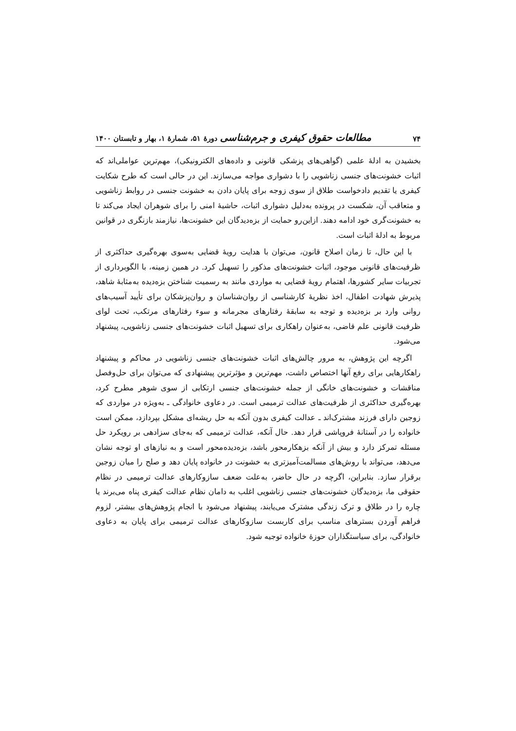۷۴ مطالعات حقوق کیفری و جرم‌شناسی دورهٔ ۵۱، شمارهٔ ۱، بهار و تابستان ۱۴۰۰
بخشیدن به ادلهٔ علمی (گواهی‌های پزشکی قانونی و داده‌های الکترونیکی)، مهم‌ترین عواملی‌اند که اثبات خشونت‌های جنسی زناشویی را با دشواری مواجه می‌سازند. این در حالی است که طرح شکایت کیفری یا تقدیم دادخواست طلاق از سوی زوجه برای پایان دادن به خشونت جنسی در روابط زناشویی و متعاقب آن، شکست در پرونده به‌دلیل دشواری اثبات، حاشیهٔ امنی را برای شوهران ایجاد می‌کند تا به خشونت‌گری خود ادامه دهند. ازاین‌رو حمایت از بزه‌دیدگان این خشونت‌ها، نیازمند بازنگری در قوانین مربوط به ادلهٔ اثبات است.
با این حال، تا زمان اصلاح قانون، می‌توان با هدایت رویهٔ قضایی به‌سوی بهره‌گیری حداکثری از ظرفیت‌های قانونی موجود، اثبات خشونت‌های مذکور را تسهیل کرد. در همین زمینه، با الگوبرداری از تجربیات سایر کشورها، اهتمام رویهٔ قضایی به مواردی مانند به رسمیت شناختن بزه‌دیده به‌مثابهٔ شاهد، پذیرش شهادت اطفال، اخذ نظریهٔ کارشناسی از روان‌شناسان و روان‌پزشکان برای تأیید آسیب‌های روانی وارد بر بزه‌دیده و توجه به سابقهٔ رفتارهای مجرمانه و سوء رفتارهای مرتکب، تحت لوای ظرفیت قانونی علم قاضی، به‌عنوان راهکاری برای تسهیل اثبات خشونت‌های جنسی زناشویی، پیشنهاد می‌شود.
اگرچه این پژوهش، به مرور چالش‌های اثبات خشونت‌های جنسی زناشویی در محاکم و پیشنهاد راهکارهایی برای رفع آنها اختصاص داشت، مهم‌ترین و مؤثرترین پیشنهادی که می‌توان برای حل‌وفصل مناقشات و خشونت‌های خانگی از جمله خشونت‌های جنسی ارتکابی از سوی شوهر مطرح کرد، بهره‌گیری حداکثری از ظرفیت‌های عدالت ترمیمی است. در دعاوی خانوادگی ـ به‌ویژه در مواردی که زوجین دارای فرزند مشترک‌اند ـ عدالت کیفری بدون آنکه به حل ریشه‌ای مشکل بپردازد، ممکن است خانواده را در آستانهٔ فروپاشی قرار دهد. حال آنکه، عدالت ترمیمی که به‌جای سزادهی بر رویکرد حل مسئله تمرکز دارد و بیش از آنکه بزهکارمحور باشد، بزه‌دیده‌محور است و به نیازهای او توجه نشان می‌دهد، می‌تواند با روش‌های مسالمت‌آمیزتری به خشونت در خانواده پایان دهد و صلح را میان زوجین برقرار سازد. بنابراین، اگرچه در حال حاضر، به‌علت ضعف سازوکارهای عدالت ترمیمی در نظام حقوقی ما، بزه‌دیدگان خشونت‌های جنسی زناشویی اغلب به دامان نظام عدالت کیفری پناه می‌برند یا چاره را در طلاق و ترک زندگی مشترک می‌یابند، پیشنهاد می‌شود با انجام پژوهش‌های بیشتر، لزوم فراهم آوردن بسترهای مناسب برای کاربست سازوکارهای عدالت ترمیمی برای پایان به دعاوی خانوادگی، برای سیاستگذاران حوزهٔ خانواده توجیه شود.